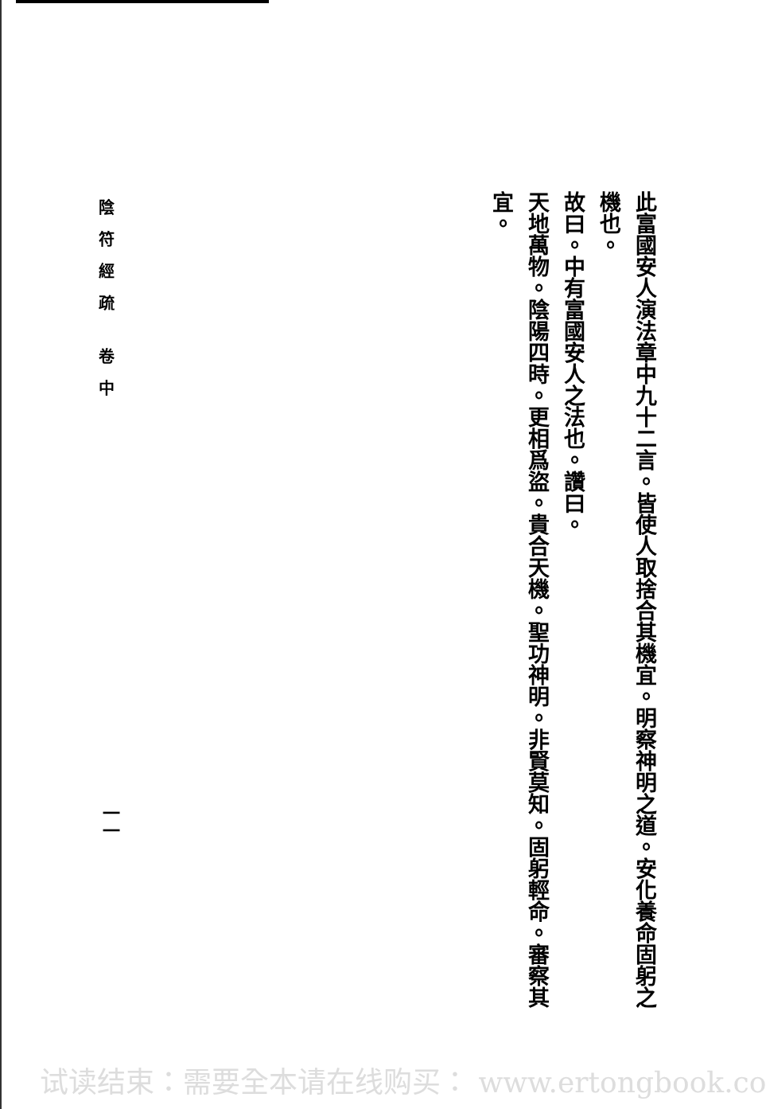此富國安人演法章中九十二言。皆使人取捨合其機宜。明察神明之道。安化養命固躬之機也。
故曰。中有富國安人之法也。讚曰。
天地萬物。陰陽四時。更相爲盜。貴合天機。聖功神明。非賢莫知。固躬輕命。審察其
宜。
陰符經疏 卷中
一一
试读结束：需要全本请在线购买： www.ertongbook.com